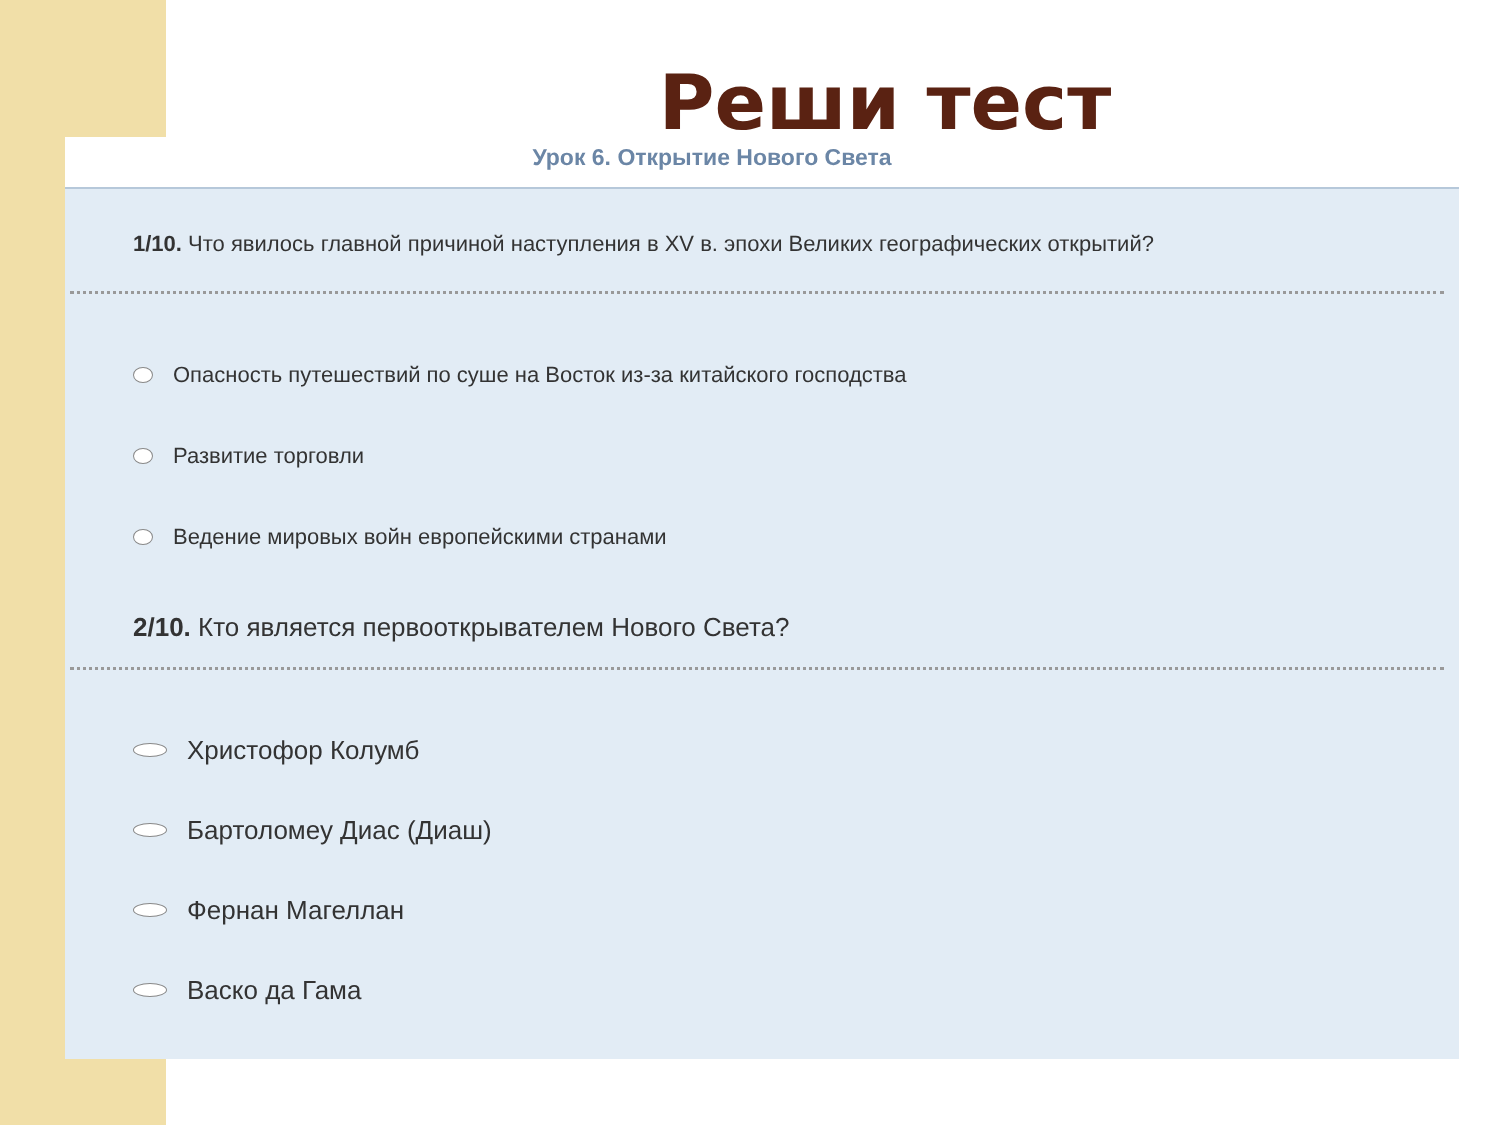Реши тест
Урок 6. Открытие Нового Света
1/10. Что явилось главной причиной наступления в XV в. эпохи Великих географических открытий?
Опасность путешествий по суше на Восток из-за китайского господства
Развитие торговли
Ведение мировых войн европейскими странами
2/10. Кто является первооткрывателем Нового Света?
Христофор Колумб
Бартоломеу Диас (Диаш)
Фернан Магеллан
Васко да Гама